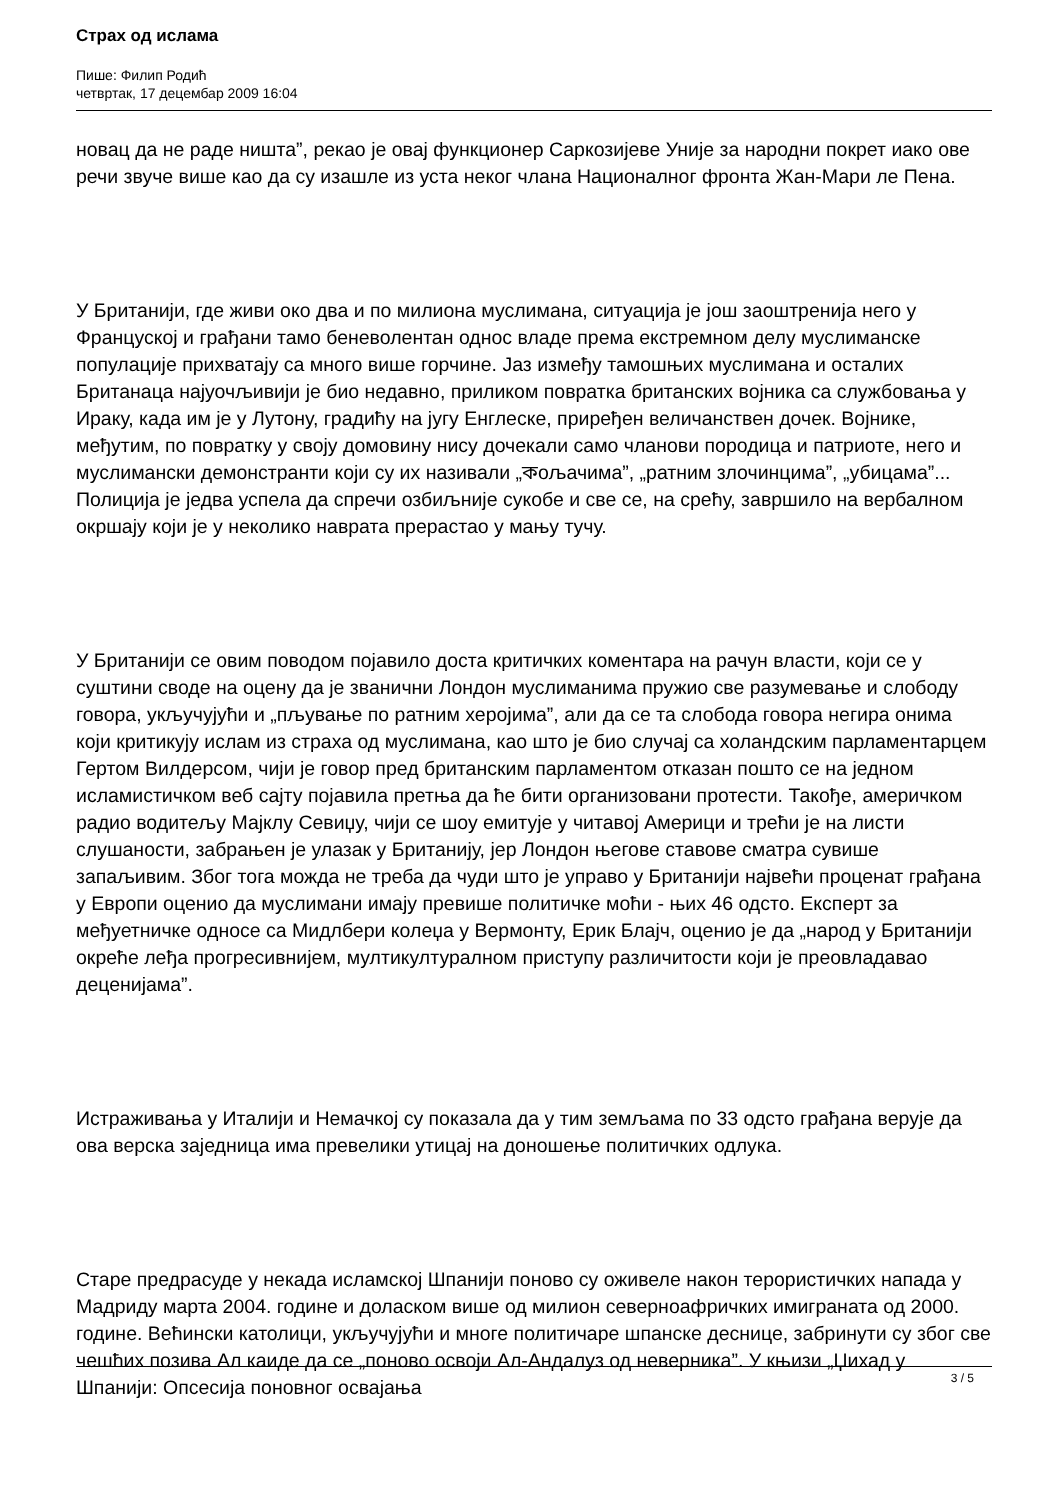Страх од ислама
Пише: Филип Родић
четвртак, 17 децембар 2009 16:04
новац да не раде ништа”, рекао је овај функционер Саркозијеве Уније за народни покрет иако ове речи звуче више као да су изашле из уста неког члана Националног фронта Жан-Мари ле Пена.
У Британији, где живи око два и по милиона муслимана, ситуација је још заоштренија него у Француској и грађани тамо беневолентан однос владе према екстремном делу муслиманске популације прихватају са много више горчине. Јаз између тамошњих муслимана и осталих Британаца најуочљивији је био недавно, приликом повратка британских војника са службовања у Ираку, када им је у Лутону, градићу на југу Енглеске, приређен величанствен дочек. Војнике, међутим, по повратку у своју домовину нису дочекали само чланови породица и патриоте, него и муслимански демонстранти који су их називали „কољачима”, „ратним злочинцима”, „убицама”... Полиција је једва успела да спречи озбиљније сукобе и све се, на срећу, завршило на вербалном окршају који је у неколико наврата прерастао у мању тучу.
У Британији се овим поводом појавило доста критичких коментара на рачун власти, који се у суштини своде на оцену да је званични Лондон муслиманима пружио све разумевање и слободу говора, укључујући и „пљување по ратним херојима”, али да се та слобода говора негира онима који критикују ислам из страха од муслимана, као што је био случај са холандским парламентарцем Гертом Вилдерсом, чији је говор пред британским парламентом отказан пошто се на једном исламистичком веб сајту појавила претња да ће бити организовани протести. Такође, америчком радио водитељу Мајклу Севиџу, чији се шоу емитује у читавој Америци и трећи је на листи слушаности, забрањен је улазак у Британију, јер Лондон његове ставове сматра сувише запаљивим. Због тога можда не треба да чуди што је управо у Британији највећи проценат грађана у Европи оценио да муслимани имају превише политичке моћи - њих 46 одсто. Експерт за међуетничке односе са Мидлбери колеџа у Вермонту, Ерик Блајч, оценио је да „народ у Британији окреће леђа прогресивнијем, мултикултуралном приступу различитости који је преовладавао деценијама”.
Истраживања у Италији и Немачкој су показала да у тим земљама по 33 одсто грађана верује да ова верска заједница има превелики утицај на доношење политичких одлука.
Старе предрасуде у некада исламској Шпанији поново су оживеле након терористичких напада у Мадриду марта 2004. године и доласком више од милион северноафричких имиграната од 2000. године. Већински католици, укључујући и многе политичаре шпанске деснице, забринути су због све чешћих позива Ал каиде да се „поново освоји Ал-Андалуз од неверника”. У књизи „Џихад у Шпанији: Опсесија поновног освајања
3 / 5